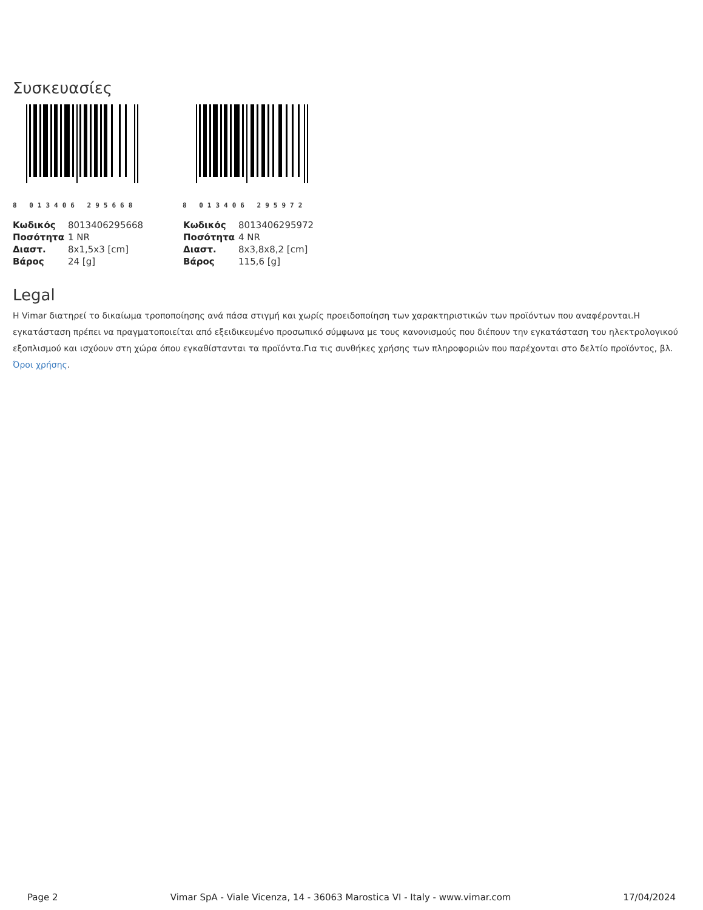Συσκευασίες
8 013406 295668
8 013406 295972
| Κωδικός | 8013406295668 |
| Ποσότητα | 1 NR |
| Διαστ. | 8x1,5x3 [cm] |
| Βάρος | 24 [g] |
| Κωδικός | 8013406295972 |
| Ποσότητα | 4 NR |
| Διαστ. | 8x3,8x8,2 [cm] |
| Βάρος | 115,6 [g] |
Legal
Η Vimar διατηρεί το δικαίωμα τροποποίησης ανά πάσα στιγμή και χωρίς προειδοποίηση των χαρακτηριστικών των προϊόντων που αναφέρονται.Η εγκατάσταση πρέπει να πραγματοποιείται από εξειδικευμένο προσωπικό σύμφωνα με τους κανονισμούς που διέπουν την εγκατάσταση του ηλεκτρολογικού εξοπλισμού και ισχύουν στη χώρα όπου εγκαθίστανται τα προϊόντα.Για τις συνθήκες χρήσης των πληροφοριών που παρέχονται στο δελτίο προϊόντος, βλ. Όροι χρήσης.
Page 2 Vimar SpA - Viale Vicenza, 14 - 36063 Marostica VI - Italy - www.vimar.com 17/04/2024